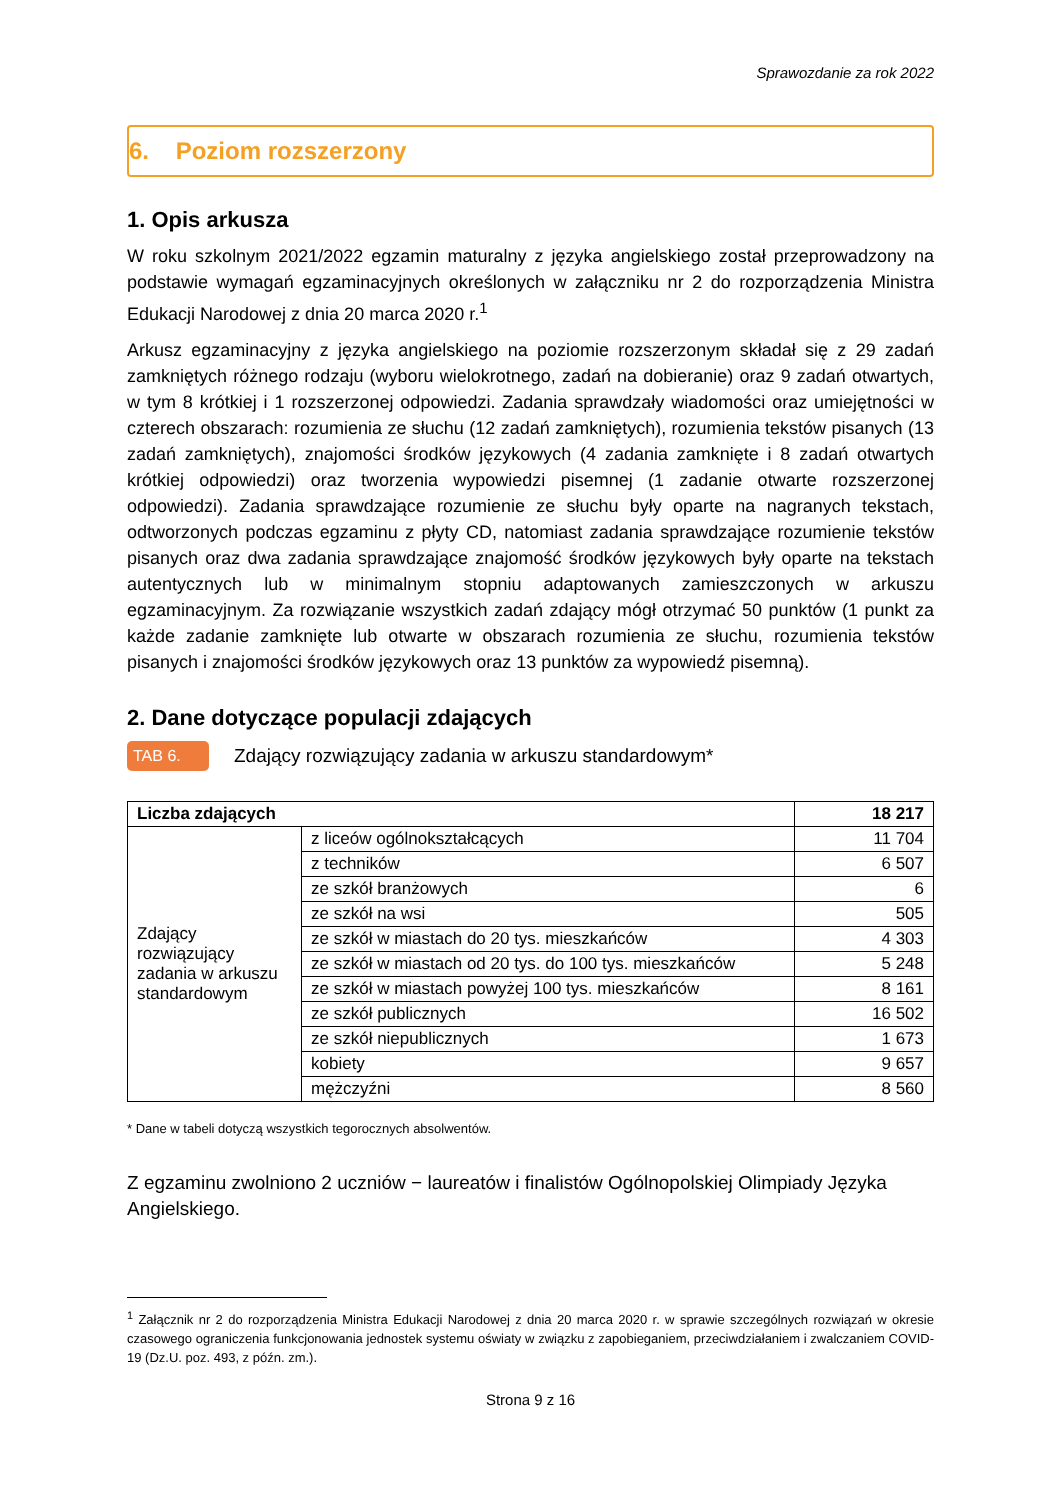Sprawozdanie za rok 2022
6. Poziom rozszerzony
1. Opis arkusza
W roku szkolnym 2021/2022 egzamin maturalny z języka angielskiego został przeprowadzony na podstawie wymagań egzaminacyjnych określonych w załączniku nr 2 do rozporządzenia Ministra Edukacji Narodowej z dnia 20 marca 2020 r.<sup>1</sup>
Arkusz egzaminacyjny z języka angielskiego na poziomie rozszerzonym składał się z 29 zadań zamkniętych różnego rodzaju (wyboru wielokrotnego, zadań na dobieranie) oraz 9 zadań otwartych, w tym 8 krótkiej i 1 rozszerzonej odpowiedzi. Zadania sprawdzały wiadomości oraz umiejętności w czterech obszarach: rozumienia ze słuchu (12 zadań zamkniętych), rozumienia tekstów pisanych (13 zadań zamkniętych), znajomości środków językowych (4 zadania zamknięte i 8 zadań otwartych krótkiej odpowiedzi) oraz tworzenia wypowiedzi pisemnej (1 zadanie otwarte rozszerzonej odpowiedzi). Zadania sprawdzające rozumienie ze słuchu były oparte na nagranych tekstach, odtworzonych podczas egzaminu z płyty CD, natomiast zadania sprawdzające rozumienie tekstów pisanych oraz dwa zadania sprawdzające znajomość środków językowych były oparte na tekstach autentycznych lub w minimalnym stopniu adaptowanych zamieszczonych w arkuszu egzaminacyjnym. Za rozwiązanie wszystkich zadań zdający mógł otrzymać 50 punktów (1 punkt za każde zadanie zamknięte lub otwarte w obszarach rozumienia ze słuchu, rozumienia tekstów pisanych i znajomości środków językowych oraz 13 punktów za wypowiedź pisemną).
2. Dane dotyczące populacji zdających
TAB 6. Zdający rozwiązujący zadania w arkuszu standardowym*
| Liczba zdających | | 18 217 |
| Zdający rozwiązujący zadania w arkuszu standardowym | z liceów ogólnokształcących | 11 704 |
| | z techników | 6 507 |
| | ze szkół branżowych | 6 |
| | ze szkół na wsi | 505 |
| | ze szkół w miastach do 20 tys. mieszkańców | 4 303 |
| | ze szkół w miastach od 20 tys. do 100 tys. mieszkańców | 5 248 |
| | ze szkół w miastach powyżej 100 tys. mieszkańców | 8 161 |
| | ze szkół publicznych | 16 502 |
| | ze szkół niepublicznych | 1 673 |
| | kobiety | 9 657 |
| | mężczyźni | 8 560 |
* Dane w tabeli dotyczą wszystkich tegorocznych absolwentów.
Z egzaminu zwolniono 2 uczniów − laureatów i finalistów Ogólnopolskiej Olimpiady Języka Angielskiego.
<sup>1</sup> Załącznik nr 2 do rozporządzenia Ministra Edukacji Narodowej z dnia 20 marca 2020 r. w sprawie szczególnych rozwiązań w okresie czasowego ograniczenia funkcjonowania jednostek systemu oświaty w związku z zapobieganiem, przeciwdziałaniem i zwalczaniem COVID-19 (Dz.U. poz. 493, z późn. zm.).
Strona 9 z 16